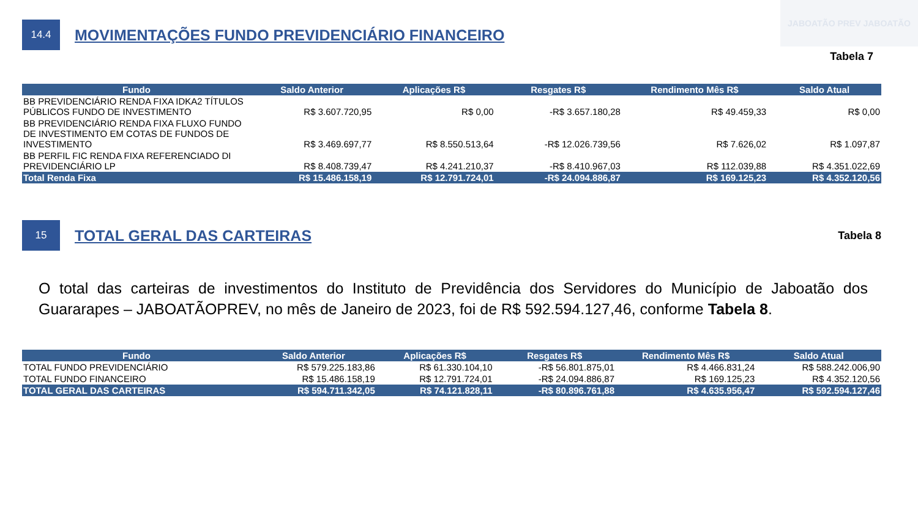JABOATÃO PREV JABOATÃO
14.4
MOVIMENTAÇÕES FUNDO PREVIDENCIÁRIO FINANCEIRO
Tabela 7
| Fundo | Saldo Anterior | Aplicações R$ | Resgates R$ | Rendimento Mês R$ | Saldo Atual |
| --- | --- | --- | --- | --- | --- |
| BB PREVIDENCIÁRIO RENDA FIXA IDKA2 TÍTULOS PÚBLICOS FUNDO DE INVESTIMENTO | R$ 3.607.720,95 | R$ 0,00 | -R$ 3.657.180,28 | R$ 49.459,33 | R$ 0,00 |
| BB PREVIDENCIÁRIO RENDA FIXA FLUXO FUNDO DE INVESTIMENTO EM COTAS DE FUNDOS DE INVESTIMENTO | R$ 3.469.697,77 | R$ 8.550.513,64 | -R$ 12.026.739,56 | R$ 7.626,02 | R$ 1.097,87 |
| BB PERFIL FIC RENDA FIXA REFERENCIADO DI PREVIDENCIÁRIO LP | R$ 8.408.739,47 | R$ 4.241.210,37 | -R$ 8.410.967,03 | R$ 112.039,88 | R$ 4.351.022,69 |
| Total Renda Fixa | R$ 15.486.158,19 | R$ 12.791.724,01 | -R$ 24.094.886,87 | R$ 169.125,23 | R$ 4.352.120,56 |
15
TOTAL GERAL DAS CARTEIRAS
Tabela 8
O total das carteiras de investimentos do Instituto de Previdência dos Servidores do Município de Jaboatão dos Guararapes – JABOATÃOPREV, no mês de Janeiro de 2023, foi de R$ 592.594.127,46, conforme Tabela 8.
| Fundo | Saldo Anterior | Aplicações R$ | Resgates R$ | Rendimento Mês R$ | Saldo Atual |
| --- | --- | --- | --- | --- | --- |
| TOTAL FUNDO PREVIDENCIÁRIO | R$ 579.225.183,86 | R$ 61.330.104,10 | -R$ 56.801.875,01 | R$ 4.466.831,24 | R$ 588.242.006,90 |
| TOTAL FUNDO FINANCEIRO | R$ 15.486.158,19 | R$ 12.791.724,01 | -R$ 24.094.886,87 | R$ 169.125,23 | R$ 4.352.120,56 |
| TOTAL GERAL DAS CARTEIRAS | R$ 594.711.342,05 | R$ 74.121.828,11 | -R$ 80.896.761,88 | R$ 4.635.956,47 | R$ 592.594.127,46 |